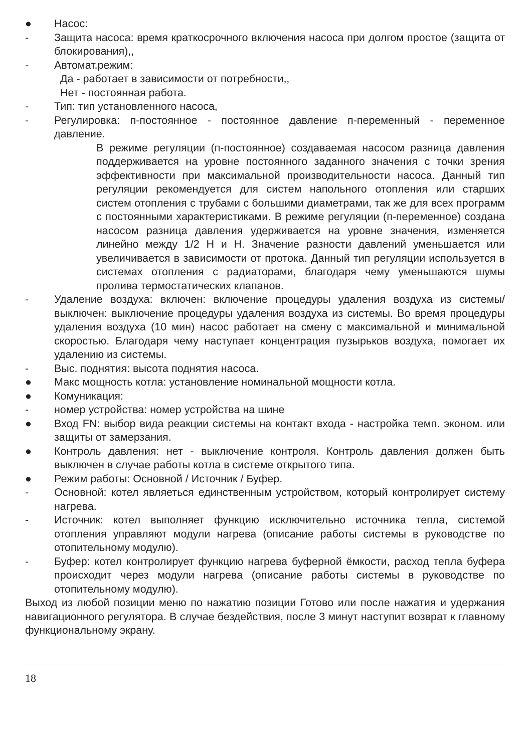● Насос:
- Защита насоса: время краткосрочного включения насоса при долгом простое (защита от блокирования),,
- Автомат.режим:
Да - работает в зависимости от потребности,,
Нет - постоянная работа.
- Тип: тип установленного насоса,
- Регулировка: п-постоянное - постоянное давление п-переменный - переменное давление.
В режиме регуляции (п-постоянное) создаваемая насосом разница давления поддерживается на уровне постоянного заданного значения с точки зрения эффективности при максимальной производительности насоса. Данный тип регуляции рекомендуется для систем напольного отопления или старших систем отопления с трубами с большими диаметрами, так же для всех программ с постоянными характеристиками. В режиме регуляции (п-переменное) создана насосом разница давления удерживается на уровне значения, изменяется линейно между 1/2 H и H. Значение разности давлений уменьшается или увеличивается в зависимости от протока. Данный тип регуляции используется в системах отопления с радиаторами, благодаря чему уменьшаются шумы пролива термостатических клапанов.
- Удаление воздуха: включен: включение процедуры удаления воздуха из системы/ выключен: выключение процедуры удаления воздуха из системы. Во время процедуры удаления воздуха (10 мин) насос работает на смену с максимальной и минимальной скоростью. Благодаря чему наступает концентрация пузырьков воздуха, помогает их удалению из системы.
- Выс. поднятия: высота поднятия насоса.
● Макс мощность котла: установление номинальной мощности котла.
● Комуникация:
- номер устройства: номер устройства на шине
● Вход FN: выбор вида реакции системы на контакт входа - настройка темп. эконом. или защиты от замерзания.
● Контроль давления: нет - выключение контроля. Контроль давления должен быть выключен в случае работы котла в системе открытого типа.
● Режим работы: Основной / Источник / Буфер.
- Основной: котел являеться единственным устройством, который контролирует систему нагрева.
- Источник: котел выполняет функцию исключительно источника тепла, системой отопления управляют модули нагрева (описание работы системы в руководстве по отопительному модулю).
- Буфер: котел контролирует функцию нагрева буферной ёмкости, расход тепла буфера происходит через модули нагрева (описание работы системы в руководстве по отопительному модулю).
Выход из любой позиции меню по нажатию позиции Готово или после нажатия и удержания навигационного регулятора. В случае бездействия, после 3 минут наступит возврат к главному функциональному экрану.
18